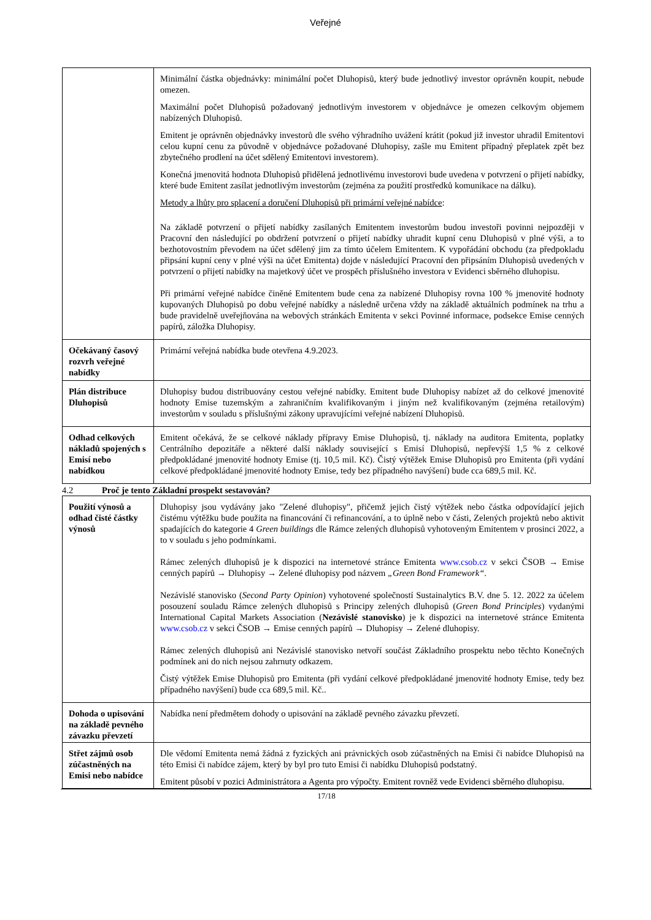Veřejné
| | Minimální částka objednávky: minimální počet Dluhopisů, který bude jednotlivý investor oprávněn koupit, nebude omezen. Maximální počet Dluhopisů požadovaný jednotlivým investorem v objednávce je omezen celkovým objemem nabízených Dluhopisů. Emitent je oprávněn objednávky investorů dle svého výhradního uvážení krátit (pokud již investor uhradil Emitentovi celou kupní cenu za původně v objednávce požadované Dluhopisy, zašle mu Emitent případný přeplatek zpět bez zbytečného prodlení na účet sdělený Emitentovi investorem). Konečná jmenovitá hodnota Dluhopisů přidělená jednotlivému investorovi bude uvedena v potvrzení o přijetí nabídky, které bude Emitent zasílat jednotlivým investorům (zejména za použití prostředků komunikace na dálku). Metody a lhůty pro splacení a doručení Dluhopisů při primární veřejné nabídce : Na základě potvrzení o přijetí nabídky zasílaných Emitentem investorům budou investoři povinni nejpozději v Pracovní den následující po obdržení potvrzení o přijetí nabídky uhradit kupní cenu Dluhopisů v plné výši, a to bezhotovostním převodem na účet sdělený jim za tímto účelem Emitentem. K vypořádání obchodu (za předpokladu připsání kupní ceny v plné výši na účet Emitenta) dojde v následující Pracovní den připsáním Dluhopisů uvedených v potvrzení o přijetí nabídky na majetkový účet ve prospěch příslušného investora v Evidenci sběrného dluhopisu. Při primární veřejné nabídce činěné Emitentem bude cena za nabízené Dluhopisy rovna 100 % jmenovité hodnoty kupovaných Dluhopisů po dobu veřejné nabídky a následně určena vždy na základě aktuálních podmínek na trhu a bude pravidelně uveřejňována na webových stránkách Emitenta v sekci Povinné informace, podsekce Emise cenných papírů, záložka Dluhopisy. |
| Očekávaný časový rozvrh veřejné nabídky | Primární veřejná nabídka bude otevřena 4.9.2023. |
| Plán distribuce Dluhopisů | Dluhopisy budou distribuovány cestou veřejné nabídky. Emitent bude Dluhopisy nabízet až do celkové jmenovité hodnoty Emise tuzemským a zahraničním kvalifikovaným i jiným než kvalifikovaným (zejména retailovým) investorům v souladu s příslušnými zákony upravujícími veřejné nabízení Dluhopisů. |
| Odhad celkových nákladů spojených s Emisí nebo nabídkou | Emitent očekává, že se celkové náklady přípravy Emise Dluhopisů, tj. náklady na auditora Emitenta, poplatky Centrálního depozitáře a některé další náklady související s Emisí Dluhopisů, nepřevýší 1,5 % z celkové předpokládané jmenovité hodnoty Emise (tj. 10,5 mil. Kč). Čistý výtěžek Emise Dluhopisů pro Emitenta (při vydání celkové předpokládané jmenovité hodnoty Emise, tedy bez případného navýšení) bude cca 689,5 mil. Kč. |
4.2 Proč je tento Základní prospekt sestavován?
| Použití výnosů a odhad čisté částky výnosů | Dluhopisy jsou vydávány jako "Zelené dluhopisy", přičemž jejich čistý výtěžek nebo částka odpovídající jejich čistému výtěžku bude použita na financování či refinancování, a to úplně nebo v části, Zelených projektů nebo aktivit spadajících do kategorie 4 Green buildings dle Rámce zelených dluhopisů vyhotoveným Emitentem v prosinci 2022, a to v souladu s jeho podmínkami. Rámec zelených dluhopisů je k dispozici na internetové stránce Emitenta www.csob.cz v sekci ČSOB → Emise cenných papírů → Dluhopisy → Zelené dluhopisy pod názvem „Green Bond Framework“ . Nezávislé stanovisko ( Second Party Opinion ) vyhotovené společností Sustainalytics B.V. dne 5. 12. 2022 za účelem posouzení souladu Rámce zelených dluhopisů s Principy zelených dluhopisů ( Green Bond Principles ) vydanými International Capital Markets Association ( Nezávislé stanovisko ) je k dispozici na internetové stránce Emitenta www.csob.cz v sekci ČSOB → Emise cenných papírů → Dluhopisy → Zelené dluhopisy. Rámec zelených dluhopisů ani Nezávislé stanovisko netvoří součást Základního prospektu nebo těchto Konečných podmínek ani do nich nejsou zahrnuty odkazem. Čistý výtěžek Emise Dluhopisů pro Emitenta (při vydání celkové předpokládané jmenovité hodnoty Emise, tedy bez případného navýšení) bude cca 689,5 mil. Kč.. |
| Dohoda o upisování na základě pevného závazku převzetí | Nabídka není předmětem dohody o upisování na základě pevného závazku převzetí. |
| Střet zájmů osob zúčastněných na Emisi nebo nabídce | Dle vědomí Emitenta nemá žádná z fyzických ani právnických osob zúčastněných na Emisi či nabídce Dluhopisů na této Emisi či nabídce zájem, který by byl pro tuto Emisi či nabídku Dluhopisů podstatný. Emitent působí v pozici Administrátora a Agenta pro výpočty. Emitent rovněž vede Evidenci sběrného dluhopisu. |
17/18